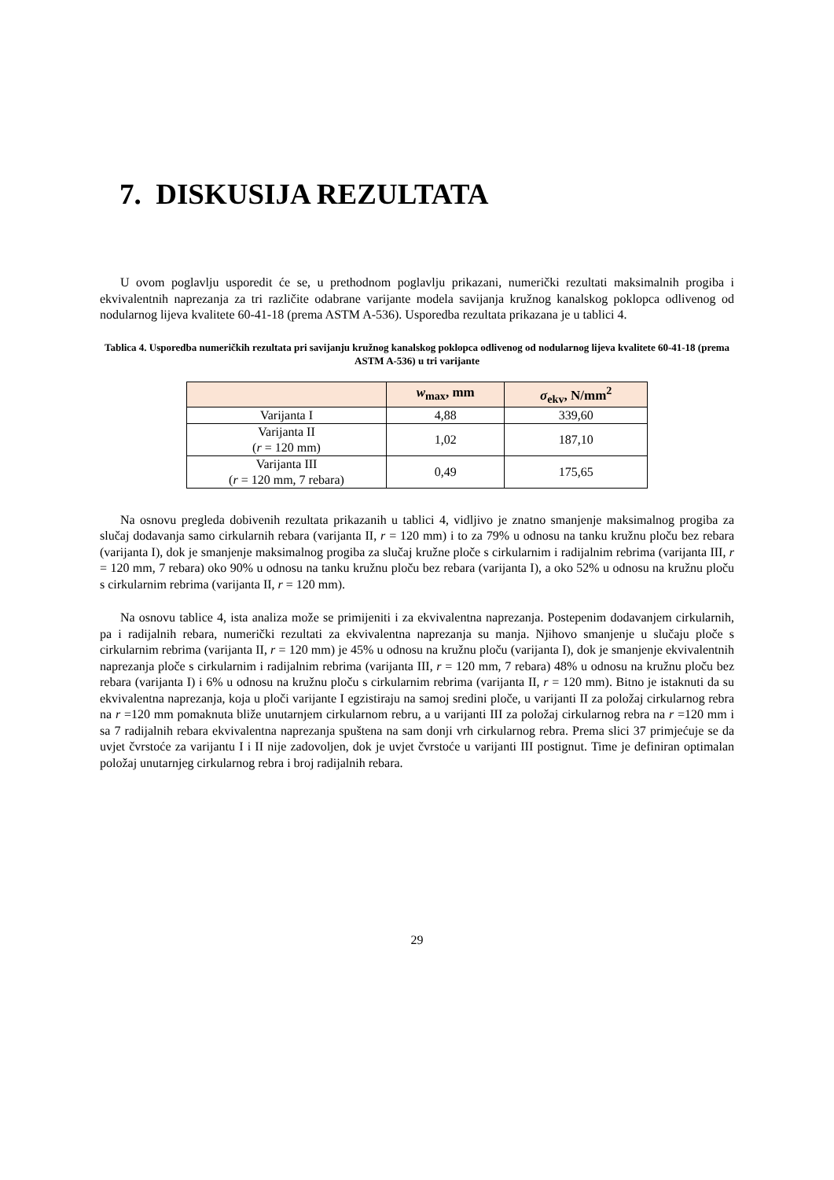7. DISKUSIJA REZULTATA
U ovom poglavlju usporedit će se, u prethodnom poglavlju prikazani, numerički rezultati maksimalnih progiba i ekvivalentnih naprezanja za tri različite odabrane varijante modela savijanja kružnog kanalskog poklopca odlivenog od nodularnog lijeva kvalitete 60-41-18 (prema ASTM A-536). Usporedba rezultata prikazana je u tablici 4.
Tablica 4. Usporedba numeričkih rezultata pri savijanju kružnog kanalskog poklopca odlivenog od nodularnog lijeva kvalitete 60-41-18 (prema ASTM A-536) u tri varijante
| | w<sub>max</sub>, mm | σ<sub>ekv</sub>, N/mm<sup>2</sup> |
| --- | --- | --- |
| Varijanta I | 4,88 | 339,60 |
| Varijanta II ( r = 120 mm) | 1,02 | 187,10 |
| Varijanta III ( r = 120 mm, 7 rebara) | 0,49 | 175,65 |
Na osnovu pregleda dobivenih rezultata prikazanih u tablici 4, vidljivo je znatno smanjenje maksimalnog progiba za slučaj dodavanja samo cirkularnih rebara (varijanta II, r = 120 mm) i to za 79% u odnosu na tanku kružnu ploču bez rebara (varijanta I), dok je smanjenje maksimalnog progiba za slučaj kružne ploče s cirkularnim i radijalnim rebrima (varijanta III, r = 120 mm, 7 rebara) oko 90% u odnosu na tanku kružnu ploču bez rebara (varijanta I), a oko 52% u odnosu na kružnu ploču s cirkularnim rebrima (varijanta II, r = 120 mm).
Na osnovu tablice 4, ista analiza može se primijeniti i za ekvivalentna naprezanja. Postepenim dodavanjem cirkularnih, pa i radijalnih rebara, numerički rezultati za ekvivalentna naprezanja su manja. Njihovo smanjenje u slučaju ploče s cirkularnim rebrima (varijanta II, r = 120 mm) je 45% u odnosu na kružnu ploču (varijanta I), dok je smanjenje ekvivalentnih naprezanja ploče s cirkularnim i radijalnim rebrima (varijanta III, r = 120 mm, 7 rebara) 48% u odnosu na kružnu ploču bez rebara (varijanta I) i 6% u odnosu na kružnu ploču s cirkularnim rebrima (varijanta II, r = 120 mm). Bitno je istaknuti da su ekvivalentna naprezanja, koja u ploči varijante I egzistiraju na samoj sredini ploče, u varijanti II za položaj cirkularnog rebra na r =120 mm pomaknuta bliže unutarnjem cirkularnom rebru, a u varijanti III za položaj cirkularnog rebra na r =120 mm i sa 7 radijalnih rebara ekvivalentna naprezanja spuštena na sam donji vrh cirkularnog rebra. Prema slici 37 primjećuje se da uvjet čvrstoće za varijantu I i II nije zadovoljen, dok je uvjet čvrstoće u varijanti III postignut. Time je definiran optimalan položaj unutarnjeg cirkularnog rebra i broj radijalnih rebara.
29